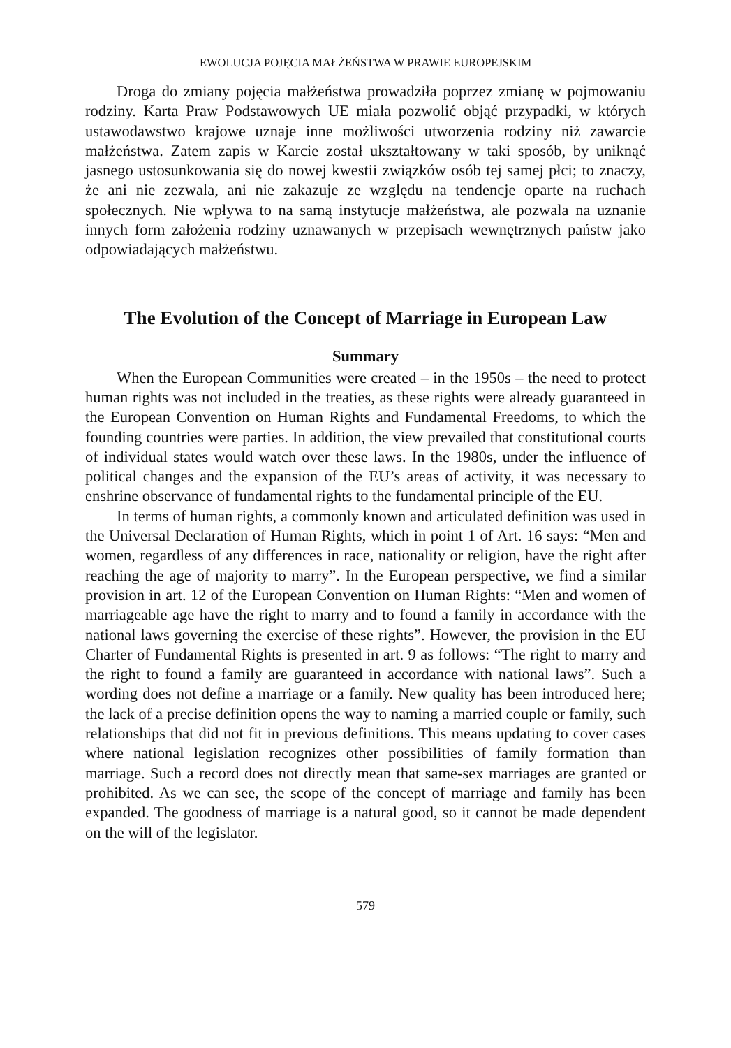EWOLUCJA POJĘCIA MAŁŻEŃSTWA W PRAWIE EUROPEJSKIM
Droga do zmiany pojęcia małżeństwa prowadziła poprzez zmianę w pojmowaniu rodziny. Karta Praw Podstawowych UE miała pozwolić objąć przypadki, w których ustawodawstwo krajowe uznaje inne możliwości utworzenia rodziny niż zawarcie małżeństwa. Zatem zapis w Karcie został ukształtowany w taki sposób, by uniknąć jasnego ustosunkowania się do nowej kwestii związków osób tej samej płci; to znaczy, że ani nie zezwala, ani nie zakazuje ze względu na tendencje oparte na ruchach społecznych. Nie wpływa to na samą instytucje małżeństwa, ale pozwala na uznanie innych form założenia rodziny uznawanych w przepisach wewnętrznych państw jako odpowiadających małżeństwu.
The Evolution of the Concept of Marriage in European Law
Summary
When the European Communities were created – in the 1950s – the need to protect human rights was not included in the treaties, as these rights were already guaranteed in the European Convention on Human Rights and Fundamental Freedoms, to which the founding countries were parties. In addition, the view prevailed that constitutional courts of individual states would watch over these laws. In the 1980s, under the influence of political changes and the expansion of the EU’s areas of activity, it was necessary to enshrine observance of fundamental rights to the fundamental principle of the EU.
In terms of human rights, a commonly known and articulated definition was used in the Universal Declaration of Human Rights, which in point 1 of Art. 16 says: “Men and women, regardless of any differences in race, nationality or religion, have the right after reaching the age of majority to marry”. In the European perspective, we find a similar provision in art. 12 of the European Convention on Human Rights: “Men and women of marriageable age have the right to marry and to found a family in accordance with the national laws governing the exercise of these rights”. However, the provision in the EU Charter of Fundamental Rights is presented in art. 9 as follows: “The right to marry and the right to found a family are guaranteed in accordance with national laws”. Such a wording does not define a marriage or a family. New quality has been introduced here; the lack of a precise definition opens the way to naming a married couple or family, such relationships that did not fit in previous definitions. This means updating to cover cases where national legislation recognizes other possibilities of family formation than marriage. Such a record does not directly mean that same-sex marriages are granted or prohibited. As we can see, the scope of the concept of marriage and family has been expanded. The goodness of marriage is a natural good, so it cannot be made dependent on the will of the legislator.
579